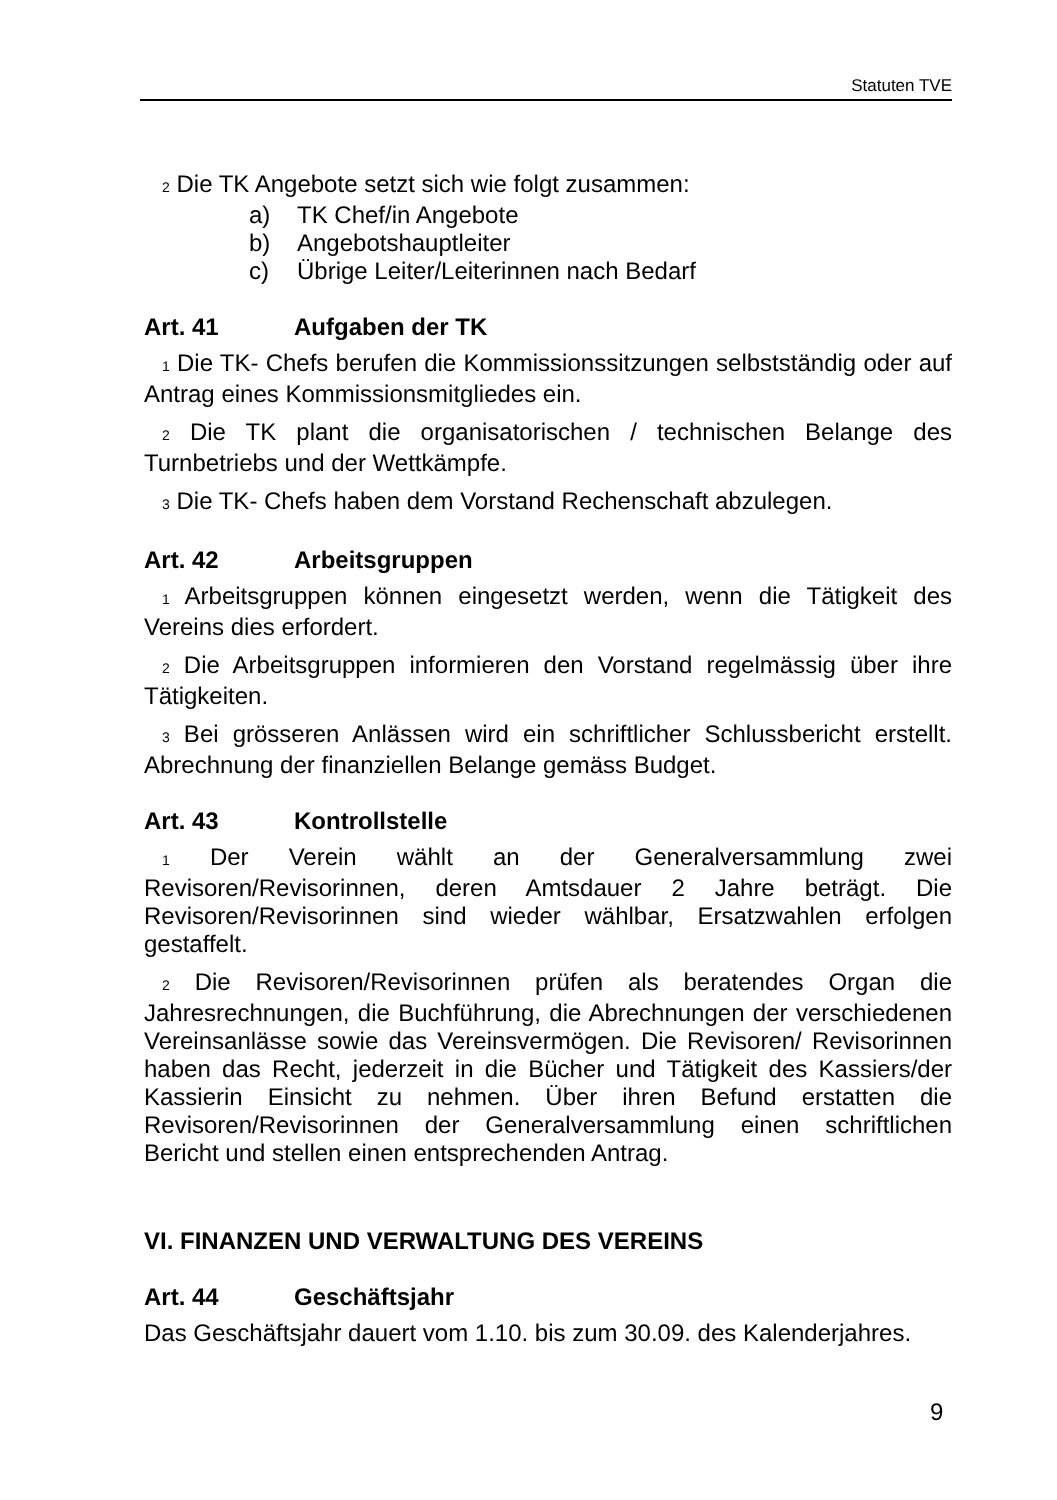Statuten TVE
2 Die TK Angebote setzt sich wie folgt zusammen:
a) TK Chef/in Angebote
b) Angebotshauptleiter
c) Übrige Leiter/Leiterinnen nach Bedarf
Art. 41 Aufgaben der TK
1 Die TK- Chefs berufen die Kommissionssitzungen selbstständig oder auf Antrag eines Kommissionsmitgliedes ein.
2 Die TK plant die organisatorischen / technischen Belange des Turnbetriebs und der Wettkämpfe.
3 Die TK- Chefs haben dem Vorstand Rechenschaft abzulegen.
Art. 42 Arbeitsgruppen
1 Arbeitsgruppen können eingesetzt werden, wenn die Tätigkeit des Vereins dies erfordert.
2 Die Arbeitsgruppen informieren den Vorstand regelmässig über ihre Tätigkeiten.
3 Bei grösseren Anlässen wird ein schriftlicher Schlussbericht erstellt. Abrechnung der finanziellen Belange gemäss Budget.
Art. 43 Kontrollstelle
1 Der Verein wählt an der Generalversammlung zwei Revisoren/Revisorinnen, deren Amtsdauer 2 Jahre beträgt. Die Revisoren/Revisorinnen sind wieder wählbar, Ersatzwahlen erfolgen gestaffelt.
2 Die Revisoren/Revisorinnen prüfen als beratendes Organ die Jahresrechnungen, die Buchführung, die Abrechnungen der verschiedenen Vereinsanlässe sowie das Vereinsvermögen. Die Revisoren/ Revisorinnen haben das Recht, jederzeit in die Bücher und Tätigkeit des Kassiers/der Kassierin Einsicht zu nehmen. Über ihren Befund erstatten die Revisoren/Revisorinnen der Generalversammlung einen schriftlichen Bericht und stellen einen entsprechenden Antrag.
VI. FINANZEN UND VERWALTUNG DES VEREINS
Art. 44 Geschäftsjahr
Das Geschäftsjahr dauert vom 1.10. bis zum 30.09. des Kalenderjahres.
9